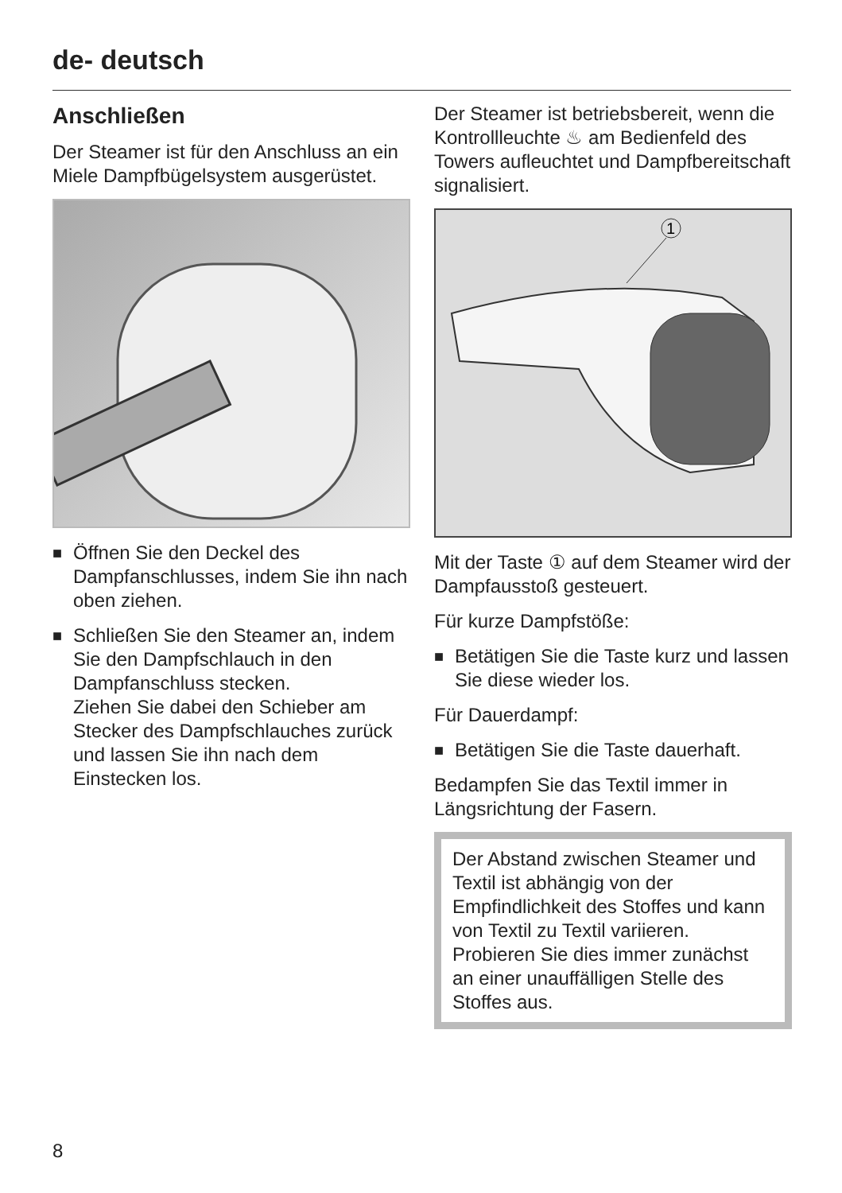de- deutsch
Anschließen
Der Steamer ist für den Anschluss an ein Miele Dampfbügelsystem ausgerüstet.
■
Öffnen Sie den Deckel des Dampfanschlusses, indem Sie ihn nach oben ziehen.
■
Schließen Sie den Steamer an, indem Sie den Dampfschlauch in den Dampfanschluss stecken.
Ziehen Sie dabei den Schieber am Stecker des Dampfschlauches zurück und lassen Sie ihn nach dem Einstecken los.
Der Steamer ist betriebsbereit, wenn die Kontrollleuchte ♨ am Bedienfeld des Towers aufleuchtet und Dampfbereitschaft signalisiert.
1
Mit der Taste ① auf dem Steamer wird der Dampfausstoß gesteuert.
Für kurze Dampfstöße:
■
Betätigen Sie die Taste kurz und lassen Sie diese wieder los.
Für Dauerdampf:
■
Betätigen Sie die Taste dauerhaft.
Bedampfen Sie das Textil immer in Längsrichtung der Fasern.
Der Abstand zwischen Steamer und Textil ist abhängig von der Empfindlichkeit des Stoffes und kann von Textil zu Textil variieren.
Probieren Sie dies immer zunächst an einer unauffälligen Stelle des Stoffes aus.
8